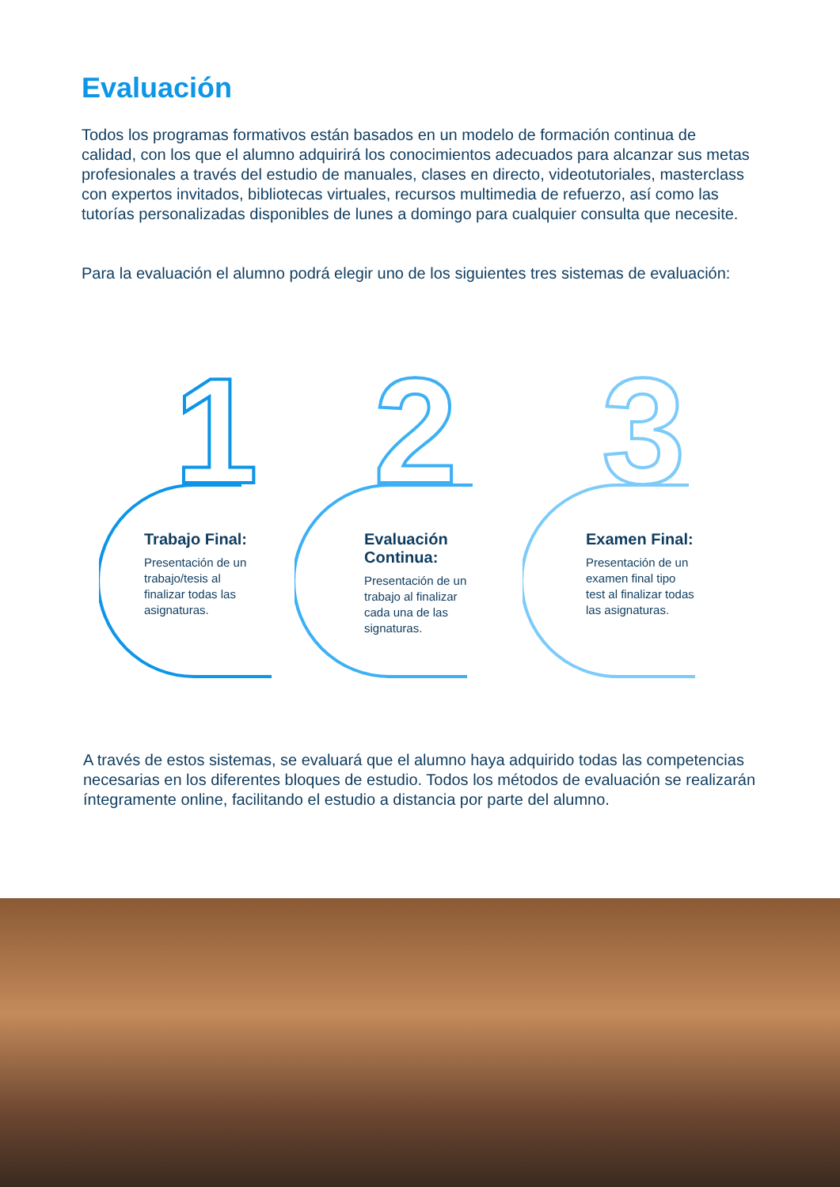Evaluación
Todos los programas formativos están basados en un modelo de formación continua de calidad, con los que el alumno adquirirá los conocimientos adecuados para alcanzar sus metas profesionales a través del estudio de manuales, clases en directo, videotutoriales, masterclass con expertos invitados, bibliotecas virtuales, recursos multimedia de refuerzo, así como las tutorías personalizadas disponibles de lunes a domingo para cualquier consulta que necesite.
Para la evaluación el alumno podrá elegir uno de los siguientes tres sistemas de evaluación:
1
Trabajo Final:
Presentación de un trabajo/tesis al finalizar todas las asignaturas.
2
Evaluación Continua:
Presentación de un trabajo al finalizar cada una de las signaturas.
3
Examen Final:
Presentación de un examen final tipo test al finalizar todas las asignaturas.
A través de estos sistemas, se evaluará que el alumno haya adquirido todas las competencias necesarias en los diferentes bloques de estudio. Todos los métodos de evaluación se realizarán íntegramente online, facilitando el estudio a distancia por parte del alumno.